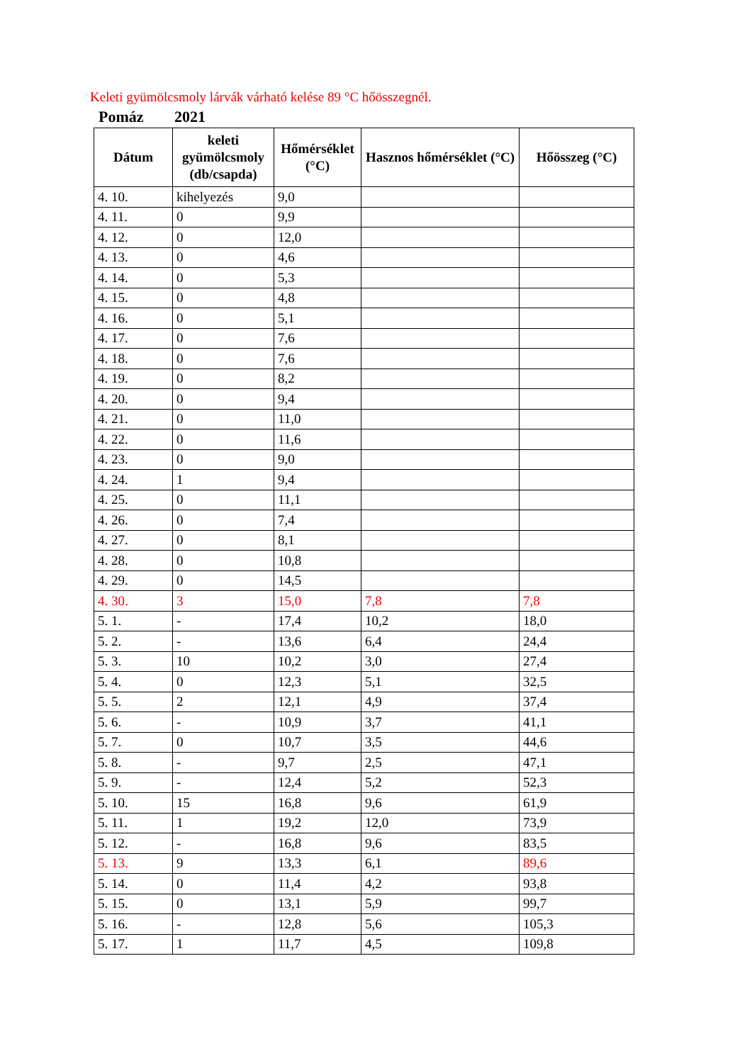Keleti gyümölcsmoly lárvák várható kelése 89 °C hőösszegnél.
Pomáz 2021
| Dátum | keleti gyümölcsmoly (db/csapda) | Hőmérséklet (°C) | Hasznos hőmérséklet (°C) | Hőösszeg (°C) |
| --- | --- | --- | --- | --- |
| 4. 10. | kihelyezés | 9,0 | | |
| 4. 11. | 0 | 9,9 | | |
| 4. 12. | 0 | 12,0 | | |
| 4. 13. | 0 | 4,6 | | |
| 4. 14. | 0 | 5,3 | | |
| 4. 15. | 0 | 4,8 | | |
| 4. 16. | 0 | 5,1 | | |
| 4. 17. | 0 | 7,6 | | |
| 4. 18. | 0 | 7,6 | | |
| 4. 19. | 0 | 8,2 | | |
| 4. 20. | 0 | 9,4 | | |
| 4. 21. | 0 | 11,0 | | |
| 4. 22. | 0 | 11,6 | | |
| 4. 23. | 0 | 9,0 | | |
| 4. 24. | 1 | 9,4 | | |
| 4. 25. | 0 | 11,1 | | |
| 4. 26. | 0 | 7,4 | | |
| 4. 27. | 0 | 8,1 | | |
| 4. 28. | 0 | 10,8 | | |
| 4. 29. | 0 | 14,5 | | |
| 4. 30. | 3 | 15,0 | 7,8 | 7,8 |
| 5. 1. | - | 17,4 | 10,2 | 18,0 |
| 5. 2. | - | 13,6 | 6,4 | 24,4 |
| 5. 3. | 10 | 10,2 | 3,0 | 27,4 |
| 5. 4. | 0 | 12,3 | 5,1 | 32,5 |
| 5. 5. | 2 | 12,1 | 4,9 | 37,4 |
| 5. 6. | - | 10,9 | 3,7 | 41,1 |
| 5. 7. | 0 | 10,7 | 3,5 | 44,6 |
| 5. 8. | - | 9,7 | 2,5 | 47,1 |
| 5. 9. | - | 12,4 | 5,2 | 52,3 |
| 5. 10. | 15 | 16,8 | 9,6 | 61,9 |
| 5. 11. | 1 | 19,2 | 12,0 | 73,9 |
| 5. 12. | - | 16,8 | 9,6 | 83,5 |
| 5. 13. | 9 | 13,3 | 6,1 | 89,6 |
| 5. 14. | 0 | 11,4 | 4,2 | 93,8 |
| 5. 15. | 0 | 13,1 | 5,9 | 99,7 |
| 5. 16. | - | 12,8 | 5,6 | 105,3 |
| 5. 17. | 1 | 11,7 | 4,5 | 109,8 |